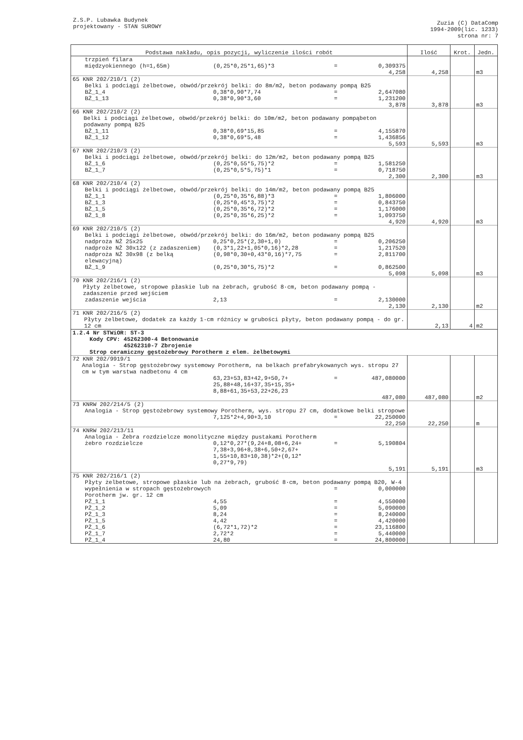Z.S.P. Lubawka Budynek
projektowany - STAN SUROWY
Zuzia (C) DataComp
1994-2009(lic. 1233)
strona nr: 7
| Podstawa nakładu, opis pozycji, wyliczenie ilości robót | Ilość | Krot. | Jedn. |
| --- | --- | --- | --- |
| trzpień filara międzyokiennego (h=1,65m) (0,25*0,25*1,65)*3 = 0,309375 4,258 | 4,258 | | m3 |
| 65 KNR 202/210/1 (2) Belki i podciągi żelbetowe, obwód/przekrój belki: do 8m/m2, beton podawany pompą B25 BŻ_1_4 0,38*0,90*7,74 = 2,647080 BŻ_1_13 0,38*0,90*3,60 = 1,231200 3,878 | 3,878 | | m3 |
| 66 KNR 202/210/2 (2) Belki i podciągi żelbetowe, obwód/przekrój belki: do 10m/m2, beton podawany pompąbeton podawany pompą B25 BŻ_1_11 0,38*0,69*15,85 = 4,155870 BŻ_1_12 0,38*0,69*5,48 = 1,436856 5,593 | 5,593 | | m3 |
| 67 KNR 202/210/3 (2) Belki i podciągi żelbetowe, obwód/przekrój belki: do 12m/m2, beton podawany pompą B25 BŻ_1_6 (0,25*0,55*5,75)*2 = 1,581250 BŻ_1_7 (0,25*0,5*5,75)*1 = 0,718750 2,300 | 2,300 | | m3 |
| 68 KNR 202/210/4 (2) Belki i podciągi żelbetowe, obwód/przekrój belki: do 14m/m2, beton podawany pompą B25 BŻ_1_1 (0,25*0,35*6,88)*3 = 1,806000 BŻ_1_3 (0,25*0,45*3,75)*2 = 0,843750 BŻ_1_5 (0,25*0,35*6,72)*2 = 1,176000 BŻ_1_8 (0,25*0,35*6,25)*2 = 1,093750 4,920 | 4,920 | | m3 |
| 69 KNR 202/210/5 (2) Belki i podciągi żelbetowe, obwód/przekrój belki: do 16m/m2, beton podawany pompą B25 nadproża NŻ 25x25 0,25*0,25*(2,30+1,0) = 0,206250 nadproże NŻ 30x122 (z zadaszeniem) (0,3*1,22+1,05*0,16)*2,28 = 1,217520 nadproża NŻ 30x98 (z belką elewacyjną) (0,98*0,30+0,43*0,16)*7,75 = 2,811700 BŻ_1_9 (0,25*0,30*5,75)*2 = 0,862500 5,098 | 5,098 | | m3 |
| 70 KNR 202/216/1 (2) Płyty żelbetowe, stropowe płaskie lub na żebrach, grubość 8·cm, beton podawany pompą - zadaszenie przed wejściem zadaszenie wejścia 2,13 = 2,130000 2,130 | 2,130 | | m2 |
| 71 KNR 202/216/5 (2) Płyty żelbetowe, dodatek za każdy 1·cm różnicy w grubości płyty, beton podawany pompą - do gr. 12 cm | 2,13 | 4 | m2 |
| 1.2.4 Nr STWiOR: ST-3 Kody CPV: 45262300-4 Betonowanie 45262310-7 Zbrojenie Strop ceramiczny gęstożebrowy Porotherm z elem. żelbetowymi | | | |
| 72 KNR 202/9919/1 Analogia - Strop gęstożebrowy systemowy Porotherm, na belkach prefabrykowanych wys. stropu 27 cm w tym warstwa nadbetonu 4 cm 63,23+53,83+42,9+50,7+ 25,88+48,16+37,35+15,35+ 8,88+61,35+53,22+26,23 = 487,080000 487,080 | 487,080 | | m2 |
| 73 KNRW 202/214/5 (2) Analogia - Strop gęstożebrowy systemowy Porotherm, wys. stropu 27 cm, dodatkowe belki stropowe 7,125*2+4,90+3,10 = 22,250000 22,250 | 22,250 | | m |
| 74 KNRW 202/213/11 Analogia - Żebra rozdzielcze monolityczne między pustakami Porotherm żebro rozdzielcze 0,12*0,27*(9,24+8,08+6,24+ 7,38+3,96+8,38+6,50+2,67+ 1,55+10,83+10,38)*2+(0,12* 0,27*9,79) = 5,190804 5,191 | 5,191 | | m3 |
| 75 KNR 202/216/1 (2) Płyty żelbetowe, stropowe płaskie lub na żebrach, grubość 8·cm, beton podawany pompą B20, W-4 wypełnienia w stropach gęstożebrowych Porotherm jw. gr. 12 cm = 0,000000 PŻ_1_1 4,55 = 4,550000 PŻ_1_2 5,09 = 5,090000 PŻ_1_3 8,24 = 8,240000 PŻ_1_5 4,42 = 4,420000 PŻ_1_6 (6,72*1,72)*2 = 23,116800 PŻ_1_7 2,72*2 = 5,440000 PŻ_1_4 24,80 = 24,800000 | | | |